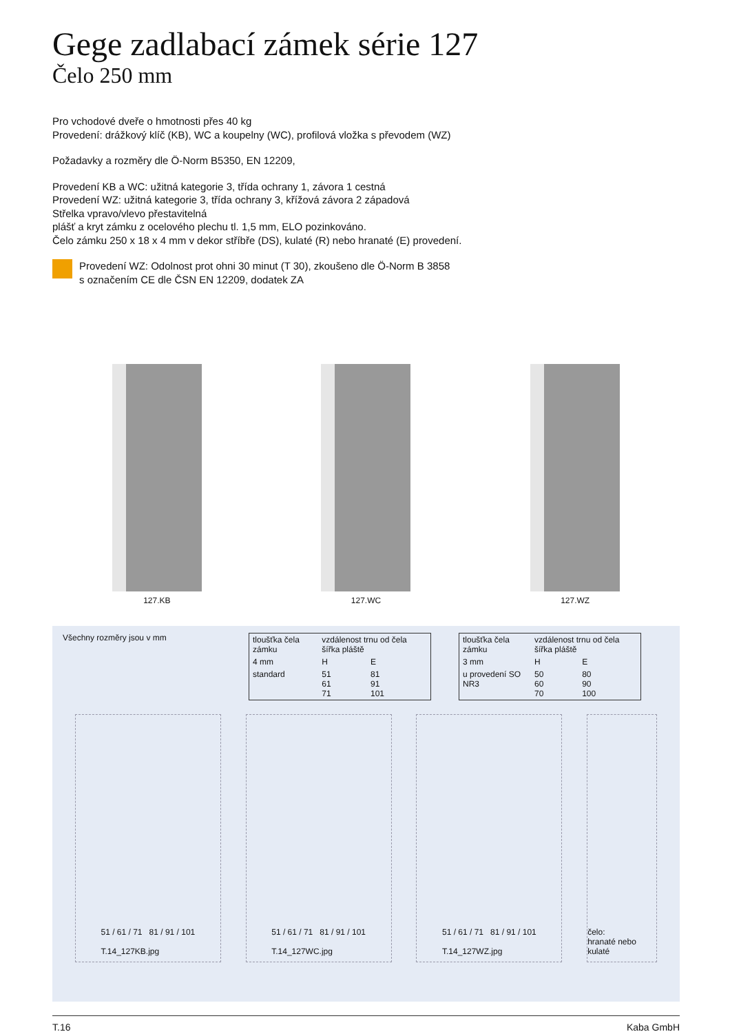Gege zadlabací zámek série 127
Čelo 250 mm
Pro vchodové dveře o hmotnosti přes 40 kg
Provedení: drážkový klíč (KB), WC a koupelny (WC), profilová vložka s převodem (WZ)
Požadavky a rozměry dle Ö-Norm B5350, EN 12209,
Provedení KB a WC: užitná kategorie 3, třída ochrany 1, závora 1 cestná
Provedení WZ: užitná kategorie 3, třída ochrany 3, křížová závora 2 západová
Střelka vpravo/vlevo přestavitelná
plášť a kryt zámku z ocelového plechu tl. 1,5 mm, ELO pozinkováno.
Čelo zámku 250 x 18 x 4 mm v dekor stříbře (DS), kulaté (R) nebo hranaté (E) provedení.
Provedení WZ: Odolnost prot ohni 30 minut (T 30), zkoušeno dle Ö-Norm B 3858
s označením CE dle ČSN EN 12209, dodatek ZA
127.KB 127.WC 127.WZ
Všechny rozměry jsou v mm
| tloušťka čela zámku | vzdálenost trnu od čela šířka pláště | |
| 4 mm | H | E |
| standard | 51 61 71 | 81 91 101 |
| tloušťka čela zámku | vzdálenost trnu od čela šířka pláště | |
| 3 mm | H | E |
| u provedení SO NR3 | 50 60 70 | 80 90 100 |
51 / 61 / 71 81 / 91 / 101
T.14_127KB.jpg
51 / 61 / 71 81 / 91 / 101
T.14_127WC.jpg
51 / 61 / 71 81 / 91 / 101
T.14_127WZ.jpg
čelo:
hranaté nebo kulaté
T.16 Kaba GmbH